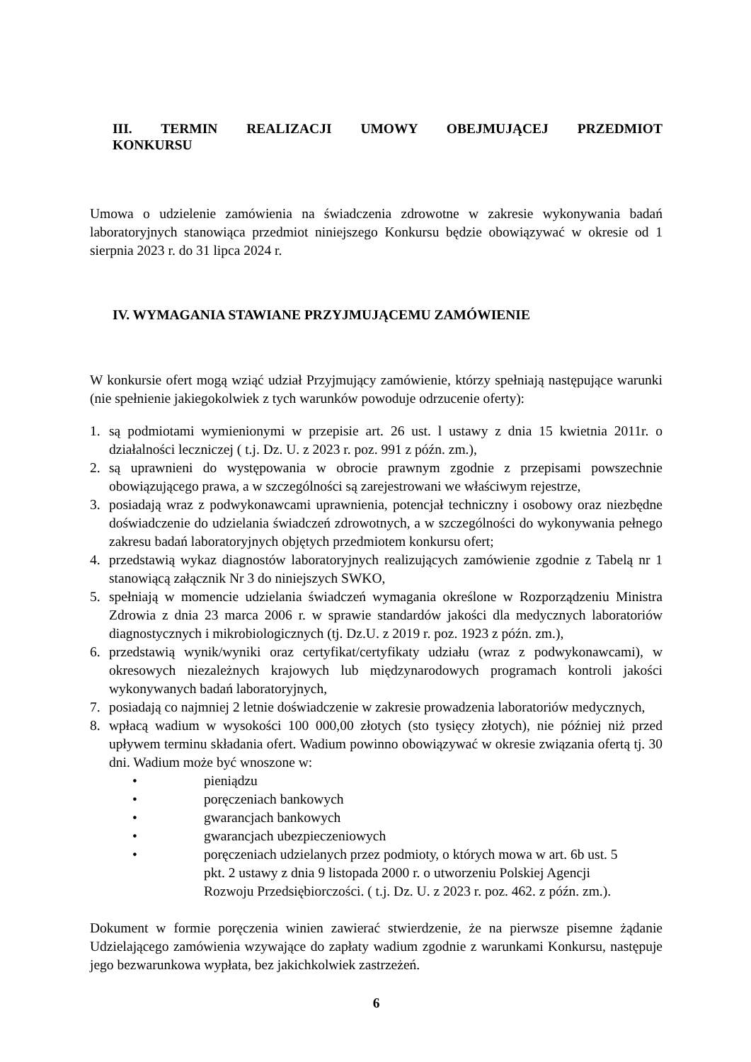III. TERMIN REALIZACJI UMOWY OBEJMUJĄCEJ PRZEDMIOT
KONKURSU
Umowa o udzielenie zamówienia na świadczenia zdrowotne w zakresie wykonywania badań laboratoryjnych stanowiąca przedmiot niniejszego Konkursu będzie obowiązywać w okresie od 1 sierpnia 2023 r. do 31 lipca 2024 r.
IV. WYMAGANIA STAWIANE PRZYJMUJĄCEMU ZAMÓWIENIE
W konkursie ofert mogą wziąć udział Przyjmujący zamówienie, którzy spełniają następujące warunki (nie spełnienie jakiegokolwiek z tych warunków powoduje odrzucenie oferty):
1. są podmiotami wymienionymi w przepisie art. 26 ust. l ustawy z dnia 15 kwietnia 2011r. o działalności leczniczej ( t.j. Dz. U. z 2023 r. poz. 991 z późn. zm.),
2. są uprawnieni do występowania w obrocie prawnym zgodnie z przepisami powszechnie obowiązującego prawa, a w szczególności są zarejestrowani we właściwym rejestrze,
3. posiadają wraz z podwykonawcami uprawnienia, potencjał techniczny i osobowy oraz niezbędne doświadczenie do udzielania świadczeń zdrowotnych, a w szczególności do wykonywania pełnego zakresu badań laboratoryjnych objętych przedmiotem konkursu ofert;
4. przedstawią wykaz diagnostów laboratoryjnych realizujących zamówienie zgodnie z Tabelą nr 1 stanowiącą załącznik Nr 3 do niniejszych SWKO,
5. spełniają w momencie udzielania świadczeń wymagania określone w Rozporządzeniu Ministra Zdrowia z dnia 23 marca 2006 r. w sprawie standardów jakości dla medycznych laboratoriów diagnostycznych i mikrobiologicznych (tj. Dz.U. z 2019 r. poz. 1923 z późn. zm.),
6. przedstawią wynik/wyniki oraz certyfikat/certyfikaty udziału (wraz z podwykonawcami), w okresowych niezależnych krajowych lub międzynarodowych programach kontroli jakości wykonywanych badań laboratoryjnych,
7. posiadają co najmniej 2 letnie doświadczenie w zakresie prowadzenia laboratoriów medycznych,
8. wpłacą wadium w wysokości 100 000,00 złotych (sto tysięcy złotych), nie później niż przed upływem terminu składania ofert. Wadium powinno obowiązywać w okresie związania ofertą tj. 30 dni. Wadium może być wnoszone w:
• pieniądzu
• poręczeniach bankowych
• gwarancjach bankowych
• gwarancjach ubezpieczeniowych
• poręczeniach udzielanych przez podmioty, o których mowa w art. 6b ust. 5
pkt. 2 ustawy z dnia 9 listopada 2000 r. o utworzeniu Polskiej Agencji
Rozwoju Przedsiębiorczości. ( t.j. Dz. U. z 2023 r. poz. 462. z późn. zm.).
Dokument w formie poręczenia winien zawierać stwierdzenie, że na pierwsze pisemne żądanie Udzielającego zamówienia wzywające do zapłaty wadium zgodnie z warunkami Konkursu, następuje jego bezwarunkowa wypłata, bez jakichkolwiek zastrzeżeń.
6